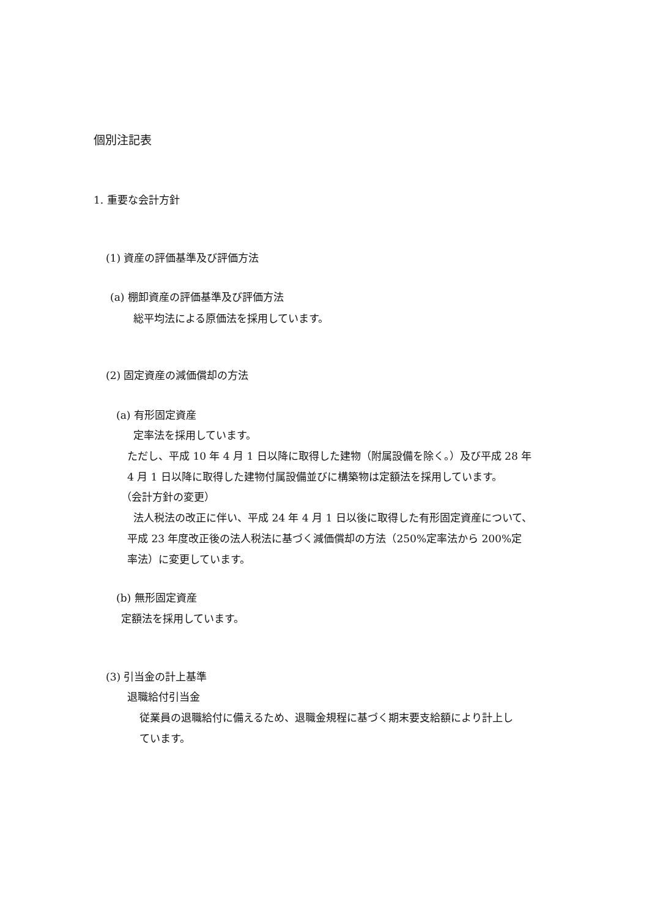個別注記表
1. 重要な会計方針
(1) 資産の評価基準及び評価方法
(a) 棚卸資産の評価基準及び評価方法
総平均法による原価法を採用しています。
(2) 固定資産の減価償却の方法
(a) 有形固定資産
定率法を採用しています。
ただし、平成 10 年 4 月 1 日以降に取得した建物（附属設備を除く。）及び平成 28 年
4 月 1 日以降に取得した建物付属設備並びに構築物は定額法を採用しています。
（会計方針の変更）
法人税法の改正に伴い、平成 24 年 4 月 1 日以後に取得した有形固定資産について、
平成 23 年度改正後の法人税法に基づく減価償却の方法（250%定率法から 200%定
率法）に変更しています。
(b) 無形固定資産
定額法を採用しています。
(3) 引当金の計上基準
退職給付引当金
従業員の退職給付に備えるため、退職金規程に基づく期末要支給額により計上し
ています。